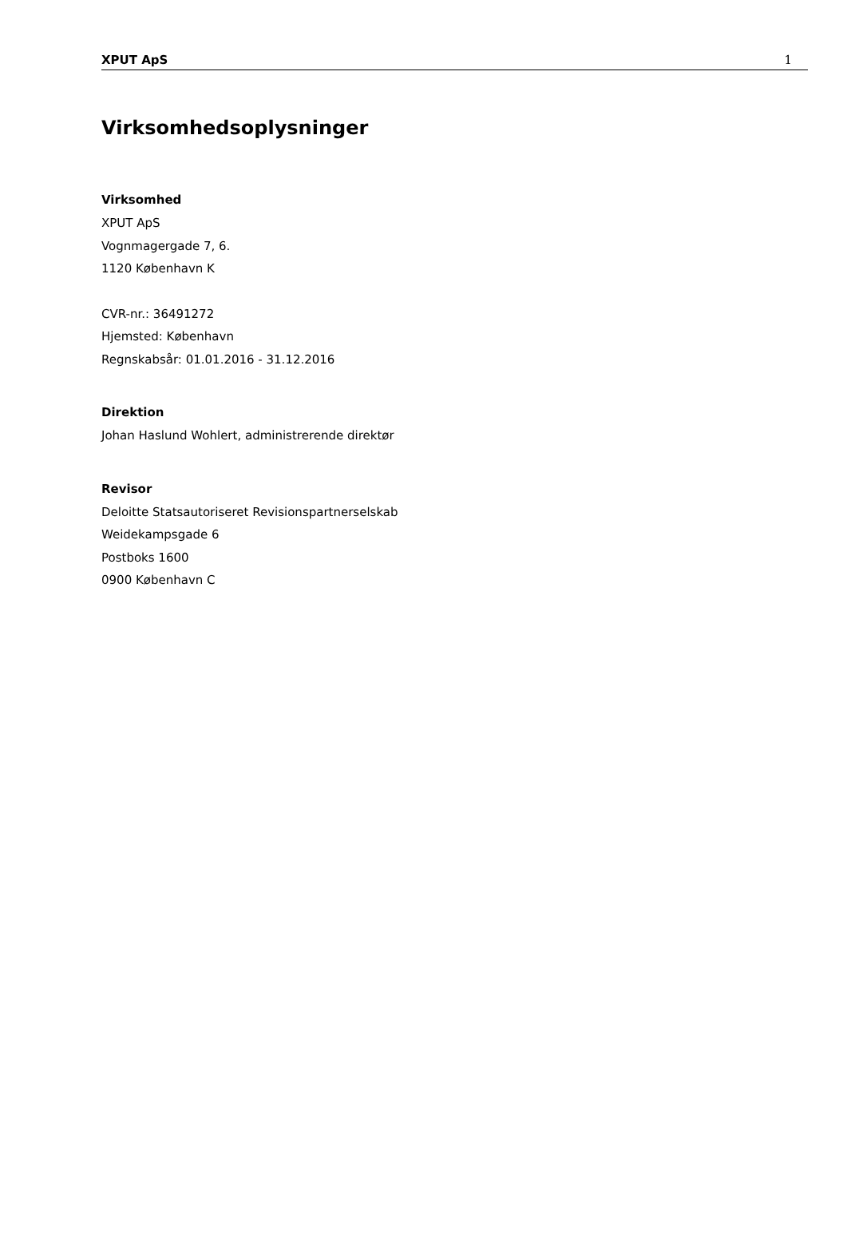XPUT ApS 1
Virksomhedsoplysninger
Virksomhed
XPUT ApS
Vognmagergade 7, 6.
1120 København K
CVR-nr.: 36491272
Hjemsted: København
Regnskabsår: 01.01.2016 - 31.12.2016
Direktion
Johan Haslund Wohlert, administrerende direktør
Revisor
Deloitte Statsautoriseret Revisionspartnerselskab
Weidekampsgade 6
Postboks 1600
0900 København C